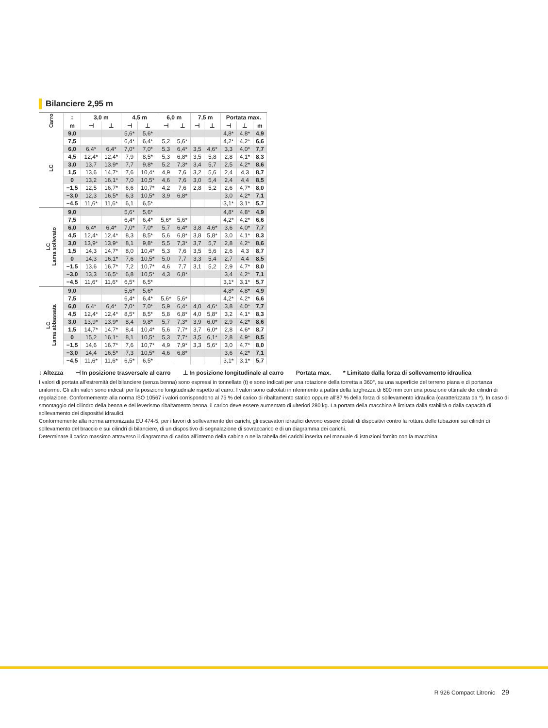Bilanciere 2,95 m
| Carro | ↕ | 3,0 m | | 4,5 m | | 6,0 m | | 7,5 m | | Portata max. | | |
| --- | --- | --- | --- | --- | --- | --- | --- | --- | --- | --- | --- | --- |
| | m | ⊣ | ⊥ | ⊣ | ⊥ | ⊣ | ⊥ | ⊣ | ⊥ | ⊣ | ⊥ | m |
| LC | 9,0 | | | 5,6* | 5,6* | | | | | 4,8* | 4,8* | 4,9 |
| | 7,5 | | | 6,4* | 6,4* | 5,2 | 5,6* | | | 4,2* | 4,2* | 6,6 |
| | 6,0 | 6,4* | 6,4* | 7,0* | 7,0* | 5,3 | 6,4* | 3,5 | 4,6* | 3,3 | 4,0* | 7,7 |
| | 4,5 | 12,4* | 12,4* | 7,9 | 8,5* | 5,3 | 6,8* | 3,5 | 5,8 | 2,8 | 4,1* | 8,3 |
| | 3,0 | 13,7 | 13,9* | 7,7 | 9,8* | 5,2 | 7,3* | 3,4 | 5,7 | 2,5 | 4,2* | 8,6 |
| | 1,5 | 13,6 | 14,7* | 7,6 | 10,4* | 4,9 | 7,6 | 3,2 | 5,6 | 2,4 | 4,3 | 8,7 |
| | 0 | 13,2 | 16,1* | 7,0 | 10,5* | 4,6 | 7,6 | 3,0 | 5,4 | 2,4 | 4,4 | 8,5 |
| | −1,5 | 12,5 | 16,7* | 6,6 | 10,7* | 4,2 | 7,6 | 2,8 | 5,2 | 2,6 | 4,7* | 8,0 |
| | −3,0 | 12,3 | 16,5* | 6,3 | 10,5* | 3,9 | 6,8* | | | 3,0 | 4,2* | 7,1 |
| | −4,5 | 11,6* | 11,6* | 6,1 | 6,5* | | | | | 3,1* | 3,1* | 5,7 |
| LC Lama sollevato | 9,0 | | | 5,6* | 5,6* | | | | | 4,8* | 4,8* | 4,9 |
| | 7,5 | | | 6,4* | 6,4* | 5,6* | 5,6* | | | 4,2* | 4,2* | 6,6 |
| | 6,0 | 6,4* | 6,4* | 7,0* | 7,0* | 5,7 | 6,4* | 3,8 | 4,6* | 3,6 | 4,0* | 7,7 |
| | 4,5 | 12,4* | 12,4* | 8,3 | 8,5* | 5,6 | 6,8* | 3,8 | 5,8* | 3,0 | 4,1* | 8,3 |
| | 3,0 | 13,9* | 13,9* | 8,1 | 9,8* | 5,5 | 7,3* | 3,7 | 5,7 | 2,8 | 4,2* | 8,6 |
| | 1,5 | 14,3 | 14,7* | 8,0 | 10,4* | 5,3 | 7,6 | 3,5 | 5,6 | 2,6 | 4,3 | 8,7 |
| | 0 | 14,3 | 16,1* | 7,6 | 10,5* | 5,0 | 7,7 | 3,3 | 5,4 | 2,7 | 4,4 | 8,5 |
| | −1,5 | 13,6 | 16,7* | 7,2 | 10,7* | 4,6 | 7,7 | 3,1 | 5,2 | 2,9 | 4,7* | 8,0 |
| | −3,0 | 13,3 | 16,5* | 6,8 | 10,5* | 4,3 | 6,8* | | | 3,4 | 4,2* | 7,1 |
| | −4,5 | 11,6* | 11,6* | 6,5* | 6,5* | | | | | 3,1* | 3,1* | 5,7 |
| LC Lama abbassata | 9,0 | | | 5,6* | 5,6* | | | | | 4,8* | 4,8* | 4,9 |
| | 7,5 | | | 6,4* | 6,4* | 5,6* | 5,6* | | | 4,2* | 4,2* | 6,6 |
| | 6,0 | 6,4* | 6,4* | 7,0* | 7,0* | 5,9 | 6,4* | 4,0 | 4,6* | 3,8 | 4,0* | 7,7 |
| | 4,5 | 12,4* | 12,4* | 8,5* | 8,5* | 5,8 | 6,8* | 4,0 | 5,8* | 3,2 | 4,1* | 8,3 |
| | 3,0 | 13,9* | 13,9* | 8,4 | 9,8* | 5,7 | 7,3* | 3,9 | 6,0* | 2,9 | 4,2* | 8,6 |
| | 1,5 | 14,7* | 14,7* | 8,4 | 10,4* | 5,6 | 7,7* | 3,7 | 6,0* | 2,8 | 4,6* | 8,7 |
| | 0 | 15,2 | 16,1* | 8,1 | 10,5* | 5,3 | 7,7* | 3,5 | 6,1* | 2,8 | 4,9* | 8,5 |
| | −1,5 | 14,6 | 16,7* | 7,6 | 10,7* | 4,9 | 7,9* | 3,3 | 5,6* | 3,0 | 4,7* | 8,0 |
| | −3,0 | 14,4 | 16,5* | 7,3 | 10,5* | 4,6 | 6,8* | | | 3,6 | 4,2* | 7,1 |
| | −4,5 | 11,6* | 11,6* | 6,5* | 6,5* | | | | | 3,1* | 3,1* | 5,7 |
↕ Altezza ⊣ In posizione trasversale al carro ⊥ In posizione longitudinale al carro Portata max. * Limitato dalla forza di sollevamento idraulica
I valori di portata all’estremità del bilanciere (senza benna) sono espressi in tonnellate (t) e sono indicati per una rotazione della torretta a 360°, su una superficie del terreno piana e di portanza uniforme. Gli altri valori sono indicati per la posizione longitudinale rispetto al carro. I valori sono calcolati in riferimento a pattini della larghezza di 600 mm con una posizione ottimale dei cilindri di regolazione. Conformemente alla norma ISO 10567 i valori corrispondono al 75 % del carico di ribaltamento statico oppure all’87 % della forza di sollevamento idraulica (caratterizzata da *). In caso di smontaggio del cilindro della benna e del leverismo ribaltamento benna, il carico deve essere aumentato di ulteriori 280 kg. La portata della macchina è limitata dalla stabilità o dalla capacità di sollevamento dei dispositivi idraulici.
Conformemente alla norma armonizzata EU 474-5, per i lavori di sollevamento dei carichi, gli escavatori idraulici devono essere dotati di dispositivi contro la rottura delle tubazioni sui cilindri di sollevamento del braccio e sui cilindri di bilanciere, di un dispositivo di segnalazione di sovraccarico e di un diagramma dei carichi.
Determinare il carico massimo attraverso il diagramma di carico all’interno della cabina o nella tabella dei carichi inserita nel manuale di istruzioni fornito con la macchina.
R 926 Compact Litronic 29